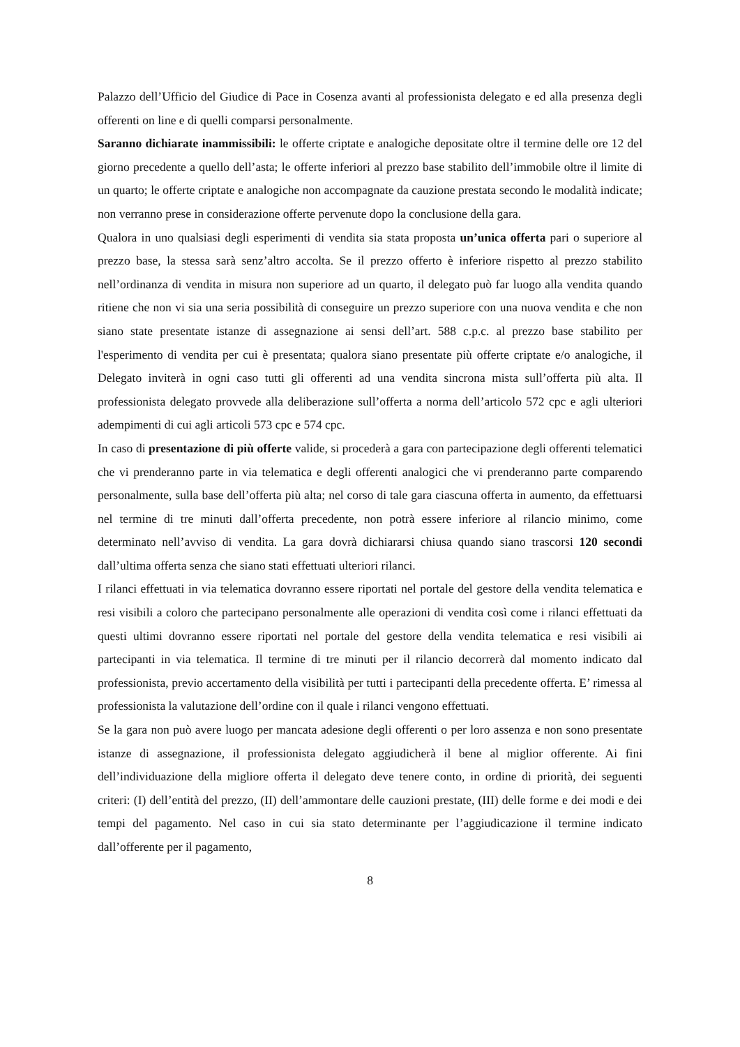Palazzo dell’Ufficio del Giudice di Pace in Cosenza avanti al professionista delegato e ed alla presenza degli offerenti on line e di quelli comparsi personalmente.
Saranno dichiarate inammissibili: le offerte criptate e analogiche depositate oltre il termine delle ore 12 del giorno precedente a quello dell’asta; le offerte inferiori al prezzo base stabilito dell’immobile oltre il limite di un quarto; le offerte criptate e analogiche non accompagnate da cauzione prestata secondo le modalità indicate; non verranno prese in considerazione offerte pervenute dopo la conclusione della gara.
Qualora in uno qualsiasi degli esperimenti di vendita sia stata proposta un’unica offerta pari o superiore al prezzo base, la stessa sarà senz’altro accolta. Se il prezzo offerto è inferiore rispetto al prezzo stabilito nell’ordinanza di vendita in misura non superiore ad un quarto, il delegato può far luogo alla vendita quando ritiene che non vi sia una seria possibilità di conseguire un prezzo superiore con una nuova vendita e che non siano state presentate istanze di assegnazione ai sensi dell’art. 588 c.p.c. al prezzo base stabilito per l'esperimento di vendita per cui è presentata; qualora siano presentate più offerte criptate e/o analogiche, il Delegato inviterà in ogni caso tutti gli offerenti ad una vendita sincrona mista sull’offerta più alta. Il professionista delegato provvede alla deliberazione sull’offerta a norma dell’articolo 572 cpc e agli ulteriori adempimenti di cui agli articoli 573 cpc e 574 cpc.
In caso di presentazione di più offerte valide, si procederà a gara con partecipazione degli offerenti telematici che vi prenderanno parte in via telematica e degli offerenti analogici che vi prenderanno parte comparendo personalmente, sulla base dell’offerta più alta; nel corso di tale gara ciascuna offerta in aumento, da effettuarsi nel termine di tre minuti dall’offerta precedente, non potrà essere inferiore al rilancio minimo, come determinato nell’avviso di vendita. La gara dovrà dichiararsi chiusa quando siano trascorsi 120 secondi dall’ultima offerta senza che siano stati effettuati ulteriori rilanci.
I rilanci effettuati in via telematica dovranno essere riportati nel portale del gestore della vendita telematica e resi visibili a coloro che partecipano personalmente alle operazioni di vendita così come i rilanci effettuati da questi ultimi dovranno essere riportati nel portale del gestore della vendita telematica e resi visibili ai partecipanti in via telematica. Il termine di tre minuti per il rilancio decorrerà dal momento indicato dal professionista, previo accertamento della visibilità per tutti i partecipanti della precedente offerta. E’ rimessa al professionista la valutazione dell’ordine con il quale i rilanci vengono effettuati.
Se la gara non può avere luogo per mancata adesione degli offerenti o per loro assenza e non sono presentate istanze di assegnazione, il professionista delegato aggiudicherà il bene al miglior offerente. Ai fini dell’individuazione della migliore offerta il delegato deve tenere conto, in ordine di priorità, dei seguenti criteri: (I) dell’entità del prezzo, (II) dell’ammontare delle cauzioni prestate, (III) delle forme e dei modi e dei tempi del pagamento. Nel caso in cui sia stato determinante per l’aggiudicazione il termine indicato dall’offerente per il pagamento,
8